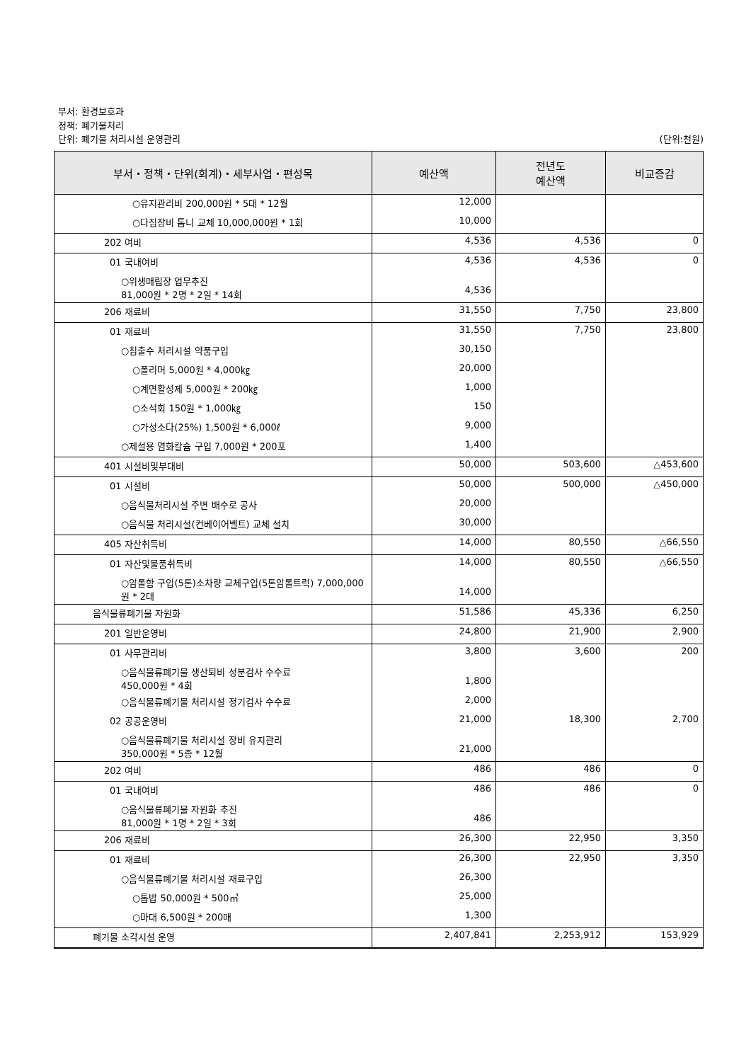부서: 환경보호과
정책: 폐기물처리
단위: 폐기물 처리시설 운영관리 (단위:천원)
| 부서・정책・단위(회계)・세부사업・편성목 | 예산액 | 전년도 예산액 | 비교증감 |
| --- | --- | --- | --- |
| ○유지관리비 200,000원 * 5대 * 12월 | 12,000 | | |
| ○다짐장비 톱니 교체 10,000,000원 * 1회 | 10,000 | | |
| 202 여비 | 4,536 | 4,536 | 0 |
| 01 국내여비 | 4,536 | 4,536 | 0 |
| ○위생매립장 업무추진 81,000원 * 2명 * 2일 * 14회 | 4,536 | | |
| 206 재료비 | 31,550 | 7,750 | 23,800 |
| 01 재료비 | 31,550 | 7,750 | 23,800 |
| ○침출수 처리시설 약품구입 | 30,150 | | |
| ○폴리머 5,000원 * 4,000㎏ | 20,000 | | |
| ○계면활성제 5,000원 * 200㎏ | 1,000 | | |
| ○소석회 150원 * 1,000㎏ | 150 | | |
| ○가성소다(25%) 1,500원 * 6,000ℓ | 9,000 | | |
| ○제설용 염화칼슘 구입 7,000원 * 200포 | 1,400 | | |
| 401 시설비및부대비 | 50,000 | 503,600 | △453,600 |
| 01 시설비 | 50,000 | 500,000 | △450,000 |
| ○음식물처리시설 주변 배수로 공사 | 20,000 | | |
| ○음식물 처리시설(컨베이어벨트) 교체 설치 | 30,000 | | |
| 405 자산취득비 | 14,000 | 80,550 | △66,550 |
| 01 자산및물품취득비 | 14,000 | 80,550 | △66,550 |
| ○암롤함 구입(5톤)소차량 교체구입(5톤암롤트럭) 7,000,000원 * 2대 | 14,000 | | |
| 음식물류폐기물 자원화 | 51,586 | 45,336 | 6,250 |
| 201 일반운영비 | 24,800 | 21,900 | 2,900 |
| 01 사무관리비 | 3,800 | 3,600 | 200 |
| ○음식물류폐기물 생산퇴비 성분검사 수수료 450,000원 * 4회 | 1,800 | | |
| ○음식물류폐기물 처리시설 정기검사 수수료 | 2,000 | | |
| 02 공공운영비 | 21,000 | 18,300 | 2,700 |
| ○음식물류폐기물 처리시설 장비 유지관리 350,000원 * 5종 * 12월 | 21,000 | | |
| 202 여비 | 486 | 486 | 0 |
| 01 국내여비 | 486 | 486 | 0 |
| ○음식물류폐기물 자원화 추진 81,000원 * 1명 * 2일 * 3회 | 486 | | |
| 206 재료비 | 26,300 | 22,950 | 3,350 |
| 01 재료비 | 26,300 | 22,950 | 3,350 |
| ○음식물류폐기물 처리시설 재료구입 | 26,300 | | |
| ○톱밥 50,000원 * 500㎥ | 25,000 | | |
| ○마대 6,500원 * 200매 | 1,300 | | |
| 폐기물 소각시설 운영 | 2,407,841 | 2,253,912 | 153,929 |